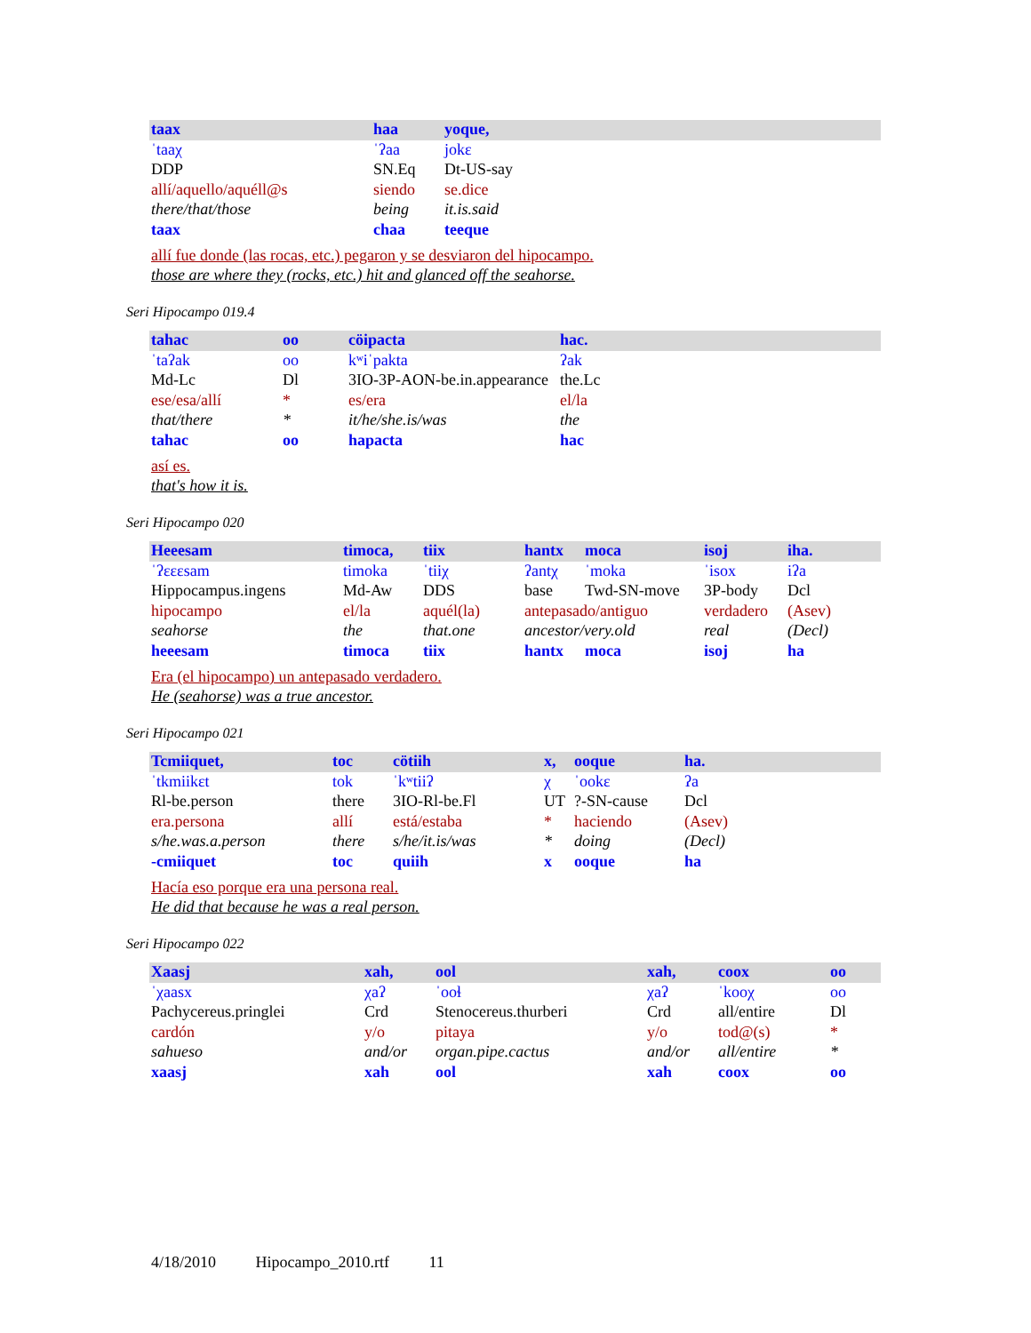| taax | haa | yoque, |
| ˈtaaχ | ˈʔaa | jokɛ |
| DDP | SN.Eq | Dt-US-say |
| allí/aquello/aquéll@s | siendo | se.dice |
| there/that/those | being | it.is.said |
| taax | chaa | teeque |
allí fue donde (las rocas, etc.) pegaron y se desviaron del hipocampo.
those are where they (rocks, etc.) hit and glanced off the seahorse.
Seri Hipocampo 019.4
| tahac | oo | cöipacta | hac. |
| ˈtaʔak | oo | kʷiˈpakta | ʔak |
| Md-Lc | Dl | 3IO-3P-AON-be.in.appearance | the.Lc |
| ese/esa/allí | * | es/era | el/la |
| that/there | * | it/he/she.is/was | the |
| tahac | oo | hapacta | hac |
así es.
that's how it is.
Seri Hipocampo 020
| Heeesam | timoca, | tiix | hantx | moca | isoj | iha. |
| ˈʔɛɛɛsam | timoka | ˈtiiχ | ʔantχ | ˈmoka | ˈisox | iʔa |
| Hippocampus.ingens | Md-Aw | DDS | base | Twd-SN-move | 3P-body | Dcl |
| hipocampo | el/la | aquél(la) | antepasado/antiguo | | verdadero | (Asev) |
| seahorse | the | that.one | ancestor/very.old | | real | (Decl) |
| heeesam | timoca | tiix | hantx | moca | isoj | ha |
Era (el hipocampo) un antepasado verdadero.
He (seahorse) was a true ancestor.
Seri Hipocampo 021
| Tcmiiquet, | toc | cötiih | x, | ooque | ha. |
| ˈtkmiikɛt | tok | ˈkʷtiiʔ | χ | ˈookɛ | ʔa |
| Rl-be.person | there | 3IO-Rl-be.Fl | UT | ?-SN-cause | Dcl |
| era.persona | allí | está/estaba | * | haciendo | (Asev) |
| s/he.was.a.person | there | s/he/it.is/was | * | doing | (Decl) |
| -cmiiquet | toc | quiih | x | ooque | ha |
Hacía eso porque era una persona real.
He did that because he was a real person.
Seri Hipocampo 022
| Xaasj | xah, | ool | xah, | coox | oo |
| ˈχaasx | χaʔ | ˈooɬ | χaʔ | ˈkooχ | oo |
| Pachycereus.pringlei | Crd | Stenocereus.thurberi | Crd | all/entire | Dl |
| cardón | y/o | pitaya | y/o | tod@(s) | * |
| sahueso | and/or | organ.pipe.cactus | and/or | all/entire | * |
| xaasj | xah | ool | xah | coox | oo |
4/18/2010 Hipocampo_2010.rtf 11